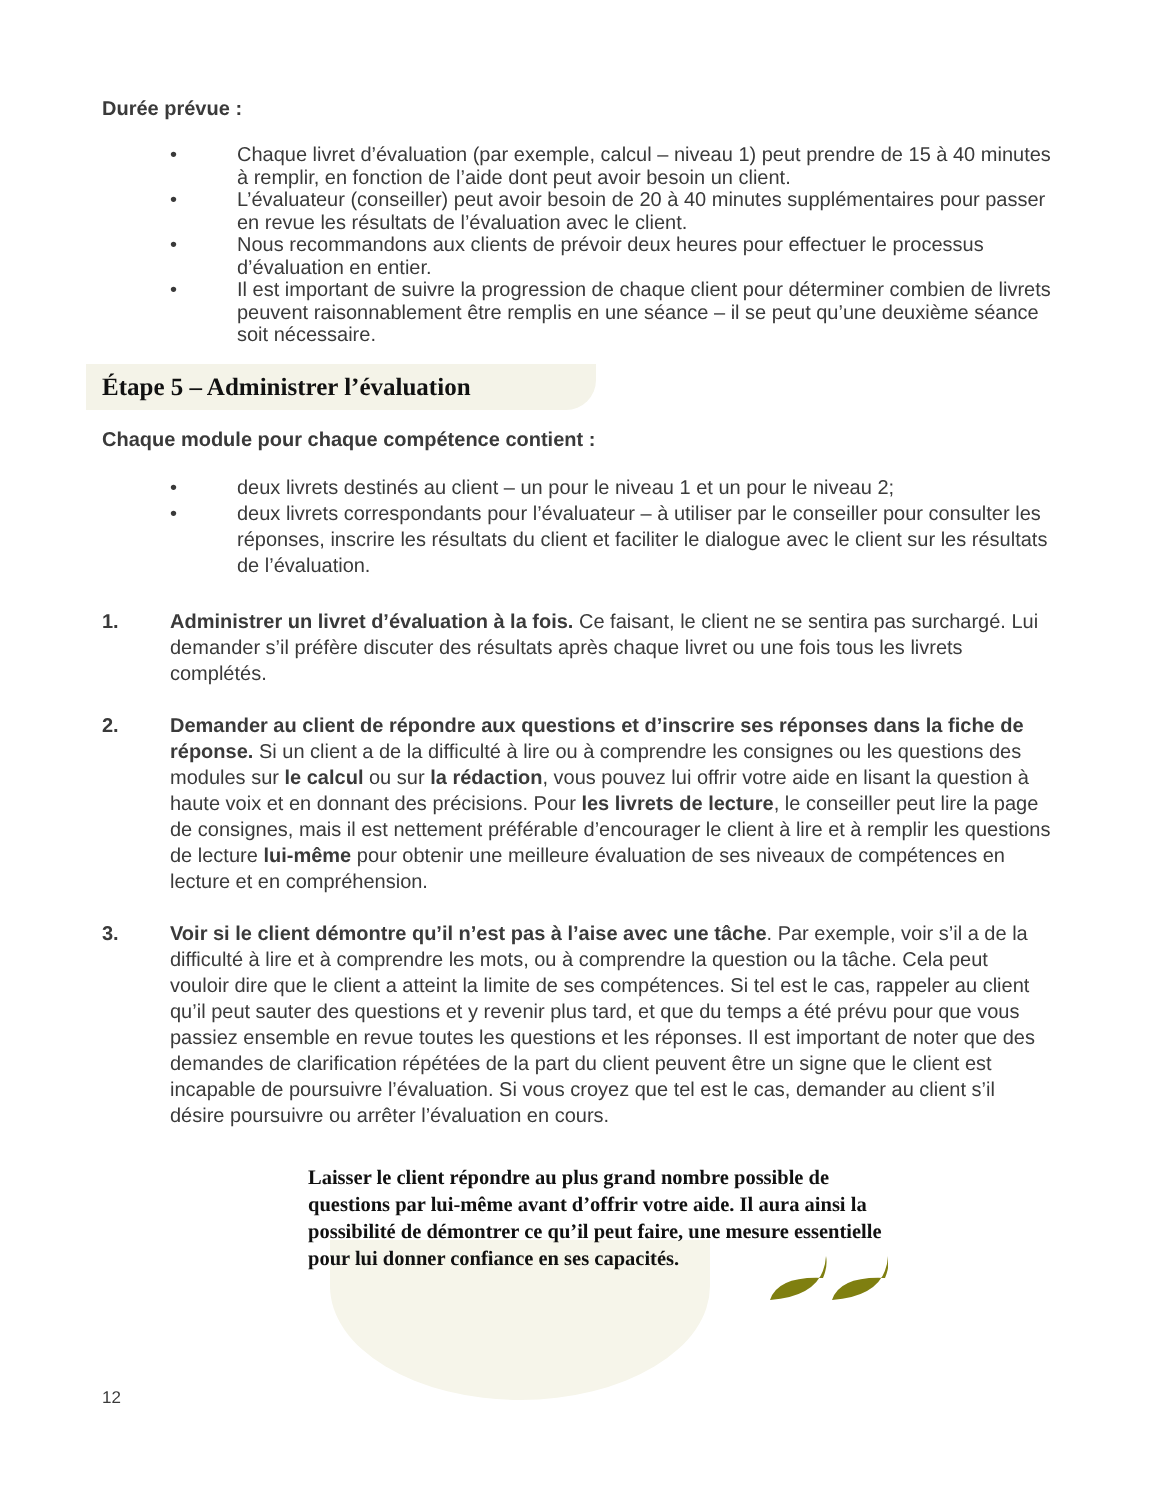Durée prévue :
• Chaque livret d’évaluation (par exemple, calcul – niveau 1) peut prendre de 15 à 40 minutes à remplir, en fonction de l’aide dont peut avoir besoin un client.
• L’évaluateur (conseiller) peut avoir besoin de 20 à 40 minutes supplémentaires pour passer en revue les résultats de l’évaluation avec le client.
• Nous recommandons aux clients de prévoir deux heures pour effectuer le processus d’évaluation en entier.
• Il est important de suivre la progression de chaque client pour déterminer combien de livrets peuvent raisonnablement être remplis en une séance – il se peut qu’une deuxième séance soit nécessaire.
Étape 5 – Administrer l’évaluation
Chaque module pour chaque compétence contient :
• deux livrets destinés au client – un pour le niveau 1 et un pour le niveau 2;
• deux livrets correspondants pour l’évaluateur – à utiliser par le conseiller pour consulter les réponses, inscrire les résultats du client et faciliter le dialogue avec le client sur les résultats de l’évaluation.
1. Administrer un livret d’évaluation à la fois. Ce faisant, le client ne se sentira pas surchargé. Lui demander s’il préfère discuter des résultats après chaque livret ou une fois tous les livrets complétés.
2. Demander au client de répondre aux questions et d’inscrire ses réponses dans la fiche de réponse. Si un client a de la difficulté à lire ou à comprendre les consignes ou les questions des modules sur le calcul ou sur la rédaction, vous pouvez lui offrir votre aide en lisant la question à haute voix et en donnant des précisions. Pour les livrets de lecture, le conseiller peut lire la page de consignes, mais il est nettement préférable d’encourager le client à lire et à remplir les questions de lecture lui-même pour obtenir une meilleure évaluation de ses niveaux de compétences en lecture et en compréhension.
3. Voir si le client démontre qu’il n’est pas à l’aise avec une tâche. Par exemple, voir s’il a de la difficulté à lire et à comprendre les mots, ou à comprendre la question ou la tâche. Cela peut vouloir dire que le client a atteint la limite de ses compétences. Si tel est le cas, rappeler au client qu’il peut sauter des questions et y revenir plus tard, et que du temps a été prévu pour que vous passiez ensemble en revue toutes les questions et les réponses. Il est important de noter que des demandes de clarification répétées de la part du client peuvent être un signe que le client est incapable de poursuivre l’évaluation. Si vous croyez que tel est le cas, demander au client s’il désire poursuivre ou arrêter l’évaluation en cours.
Laisser le client répondre au plus grand nombre possible de questions par lui-même avant d’offrir votre aide. Il aura ainsi la possibilité de démontrer ce qu’il peut faire, une mesure essentielle pour lui donner confiance en ses capacités.
12